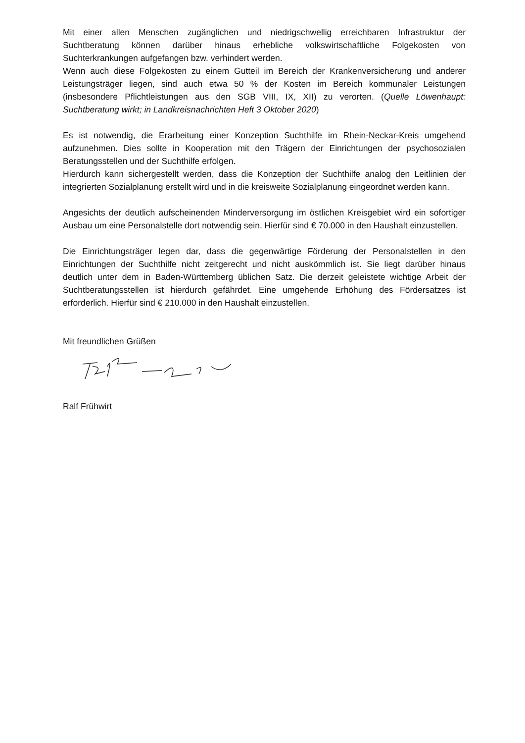Mit einer allen Menschen zugänglichen und niedrigschwellig erreichbaren Infrastruktur der Suchtberatung können darüber hinaus erhebliche volkswirtschaftliche Folgekosten von Suchterkrankungen aufgefangen bzw. verhindert werden.
Wenn auch diese Folgekosten zu einem Gutteil im Bereich der Krankenversicherung und anderer Leistungsträger liegen, sind auch etwa 50 % der Kosten im Bereich kommunaler Leistungen (insbesondere Pflichtleistungen aus den SGB VIII, IX, XII) zu verorten. (Quelle Löwenhaupt: Suchtberatung wirkt; in Landkreisnachrichten Heft 3 Oktober 2020)
Es ist notwendig, die Erarbeitung einer Konzeption Suchthilfe im Rhein-Neckar-Kreis umgehend aufzunehmen. Dies sollte in Kooperation mit den Trägern der Einrichtungen der psychosozialen Beratungsstellen und der Suchthilfe erfolgen.
Hierdurch kann sichergestellt werden, dass die Konzeption der Suchthilfe analog den Leitlinien der integrierten Sozialplanung erstellt wird und in die kreisweite Sozialplanung eingeordnet werden kann.
Angesichts der deutlich aufscheinenden Minderversorgung im östlichen Kreisgebiet wird ein sofortiger Ausbau um eine Personalstelle dort notwendig sein. Hierfür sind € 70.000 in den Haushalt einzustellen.
Die Einrichtungsträger legen dar, dass die gegenwärtige Förderung der Personalstellen in den Einrichtungen der Suchthilfe nicht zeitgerecht und nicht auskömmlich ist. Sie liegt darüber hinaus deutlich unter dem in Baden-Württemberg üblichen Satz. Die derzeit geleistete wichtige Arbeit der Suchtberatungsstellen ist hierdurch gefährdet. Eine umgehende Erhöhung des Fördersatzes ist erforderlich. Hierfür sind € 210.000 in den Haushalt einzustellen.
Mit freundlichen Grüßen
Ralf Frühwirt